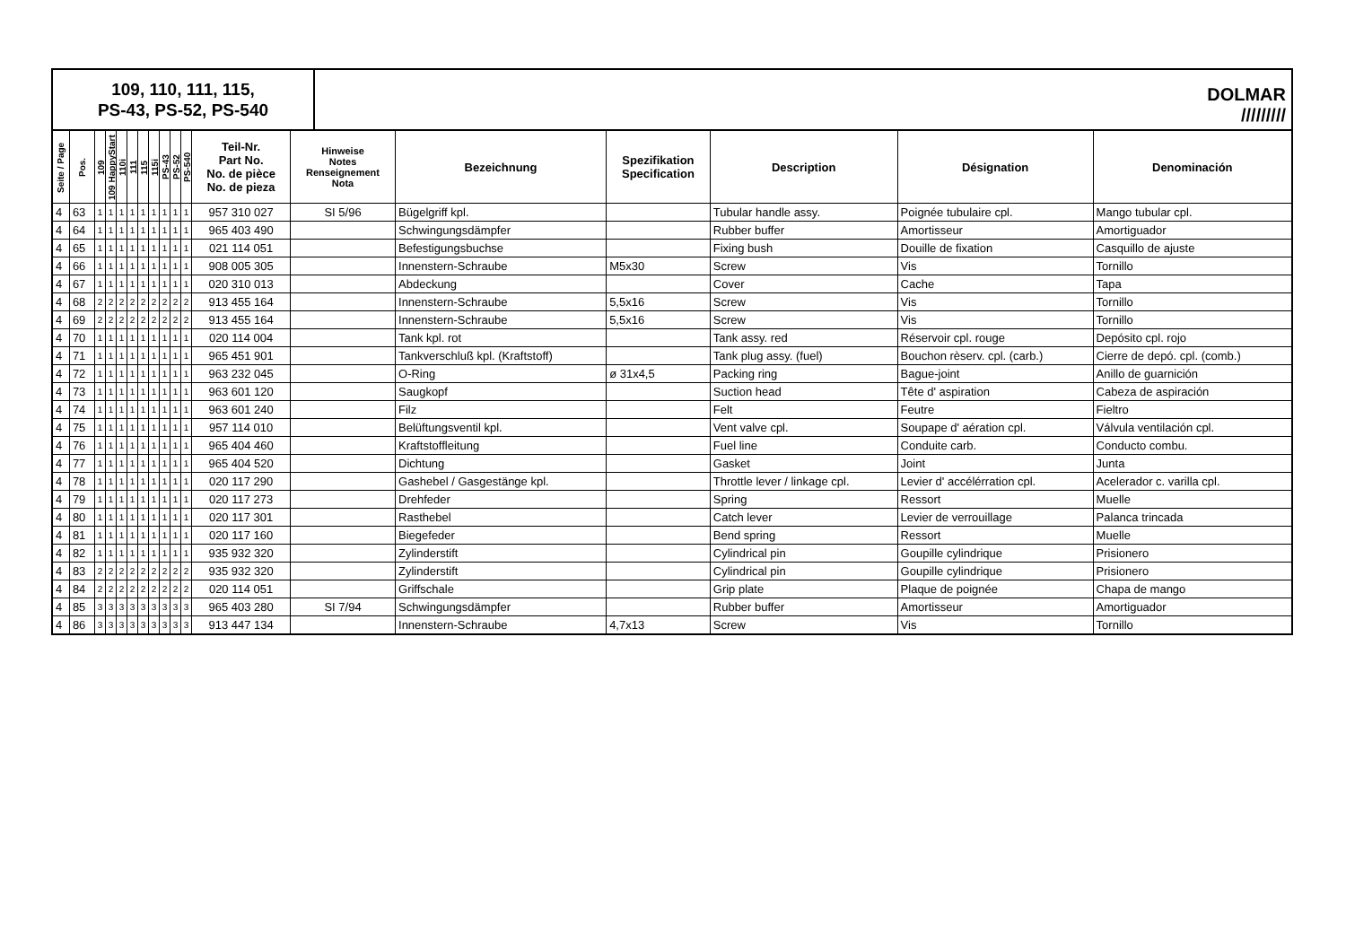109, 110, 111, 115,
PS-43, PS-52, PS-540
DOLMAR
/////////
| Seite / Page | Pos. | 109 | 109 HappyStart | 110i | 111 | 115 | 115i | PS-43 | PS-52 | PS-540 | Teil-Nr. Part No. No. de pièce No. de pieza | Hinweise Notes Renseignement Nota | Bezeichnung | Spezifikation Specification | Description | Désignation | Denominación |
| --- | --- | --- | --- | --- | --- | --- | --- | --- | --- | --- | --- | --- | --- | --- | --- | --- | --- |
| 4 | 63 | 1 | 1 | 1 | 1 | 1 | 1 | 1 | 1 | 1 | 957 310 027 | SI 5/96 | Bügelgriff kpl. | | Tubular handle assy. | Poignée tubulaire cpl. | Mango tubular cpl. |
| 4 | 64 | 1 | 1 | 1 | 1 | 1 | 1 | 1 | 1 | 1 | 965 403 490 | | Schwingungsdämpfer | | Rubber buffer | Amortisseur | Amortiguador |
| 4 | 65 | 1 | 1 | 1 | 1 | 1 | 1 | 1 | 1 | 1 | 021 114 051 | | Befestigungsbuchse | | Fixing bush | Douille de fixation | Casquillo de ajuste |
| 4 | 66 | 1 | 1 | 1 | 1 | 1 | 1 | 1 | 1 | 1 | 908 005 305 | | Innenstern-Schraube | M5x30 | Screw | Vis | Tornillo |
| 4 | 67 | 1 | 1 | 1 | 1 | 1 | 1 | 1 | 1 | 1 | 020 310 013 | | Abdeckung | | Cover | Cache | Tapa |
| 4 | 68 | 2 | 2 | 2 | 2 | 2 | 2 | 2 | 2 | 2 | 913 455 164 | | Innenstern-Schraube | 5,5x16 | Screw | Vis | Tornillo |
| 4 | 69 | 2 | 2 | 2 | 2 | 2 | 2 | 2 | 2 | 2 | 913 455 164 | | Innenstern-Schraube | 5,5x16 | Screw | Vis | Tornillo |
| 4 | 70 | 1 | 1 | 1 | 1 | 1 | 1 | 1 | 1 | 1 | 020 114 004 | | Tank kpl. rot | | Tank assy. red | Réservoir cpl. rouge | Depósito cpl. rojo |
| 4 | 71 | 1 | 1 | 1 | 1 | 1 | 1 | 1 | 1 | 1 | 965 451 901 | | Tankverschluß kpl. (Kraftstoff) | | Tank plug assy. (fuel) | Bouchon rèserv. cpl. (carb.) | Cierre de depó. cpl. (comb.) |
| 4 | 72 | 1 | 1 | 1 | 1 | 1 | 1 | 1 | 1 | 1 | 963 232 045 | | O-Ring | ø 31x4,5 | Packing ring | Bague-joint | Anillo de guarnición |
| 4 | 73 | 1 | 1 | 1 | 1 | 1 | 1 | 1 | 1 | 1 | 963 601 120 | | Saugkopf | | Suction head | Tête d' aspiration | Cabeza de aspiración |
| 4 | 74 | 1 | 1 | 1 | 1 | 1 | 1 | 1 | 1 | 1 | 963 601 240 | | Filz | | Felt | Feutre | Fieltro |
| 4 | 75 | 1 | 1 | 1 | 1 | 1 | 1 | 1 | 1 | 1 | 957 114 010 | | Belüftungsventil kpl. | | Vent valve cpl. | Soupape d' aération cpl. | Válvula ventilación cpl. |
| 4 | 76 | 1 | 1 | 1 | 1 | 1 | 1 | 1 | 1 | 1 | 965 404 460 | | Kraftstoffleitung | | Fuel line | Conduite carb. | Conducto combu. |
| 4 | 77 | 1 | 1 | 1 | 1 | 1 | 1 | 1 | 1 | 1 | 965 404 520 | | Dichtung | | Gasket | Joint | Junta |
| 4 | 78 | 1 | 1 | 1 | 1 | 1 | 1 | 1 | 1 | 1 | 020 117 290 | | Gashebel / Gasgestänge kpl. | | Throttle lever / linkage cpl. | Levier d' accélérration cpl. | Acelerador c. varilla cpl. |
| 4 | 79 | 1 | 1 | 1 | 1 | 1 | 1 | 1 | 1 | 1 | 020 117 273 | | Drehfeder | | Spring | Ressort | Muelle |
| 4 | 80 | 1 | 1 | 1 | 1 | 1 | 1 | 1 | 1 | 1 | 020 117 301 | | Rasthebel | | Catch lever | Levier de verrouillage | Palanca trincada |
| 4 | 81 | 1 | 1 | 1 | 1 | 1 | 1 | 1 | 1 | 1 | 020 117 160 | | Biegefeder | | Bend spring | Ressort | Muelle |
| 4 | 82 | 1 | 1 | 1 | 1 | 1 | 1 | 1 | 1 | 1 | 935 932 320 | | Zylinderstift | | Cylindrical pin | Goupille cylindrique | Prisionero |
| 4 | 83 | 2 | 2 | 2 | 2 | 2 | 2 | 2 | 2 | 2 | 935 932 320 | | Zylinderstift | | Cylindrical pin | Goupille cylindrique | Prisionero |
| 4 | 84 | 2 | 2 | 2 | 2 | 2 | 2 | 2 | 2 | 2 | 020 114 051 | | Griffschale | | Grip plate | Plaque de poignée | Chapa de mango |
| 4 | 85 | 3 | 3 | 3 | 3 | 3 | 3 | 3 | 3 | 3 | 965 403 280 | SI 7/94 | Schwingungsdämpfer | | Rubber buffer | Amortisseur | Amortiguador |
| 4 | 86 | 3 | 3 | 3 | 3 | 3 | 3 | 3 | 3 | 3 | 913 447 134 | | Innenstern-Schraube | 4,7x13 | Screw | Vis | Tornillo |